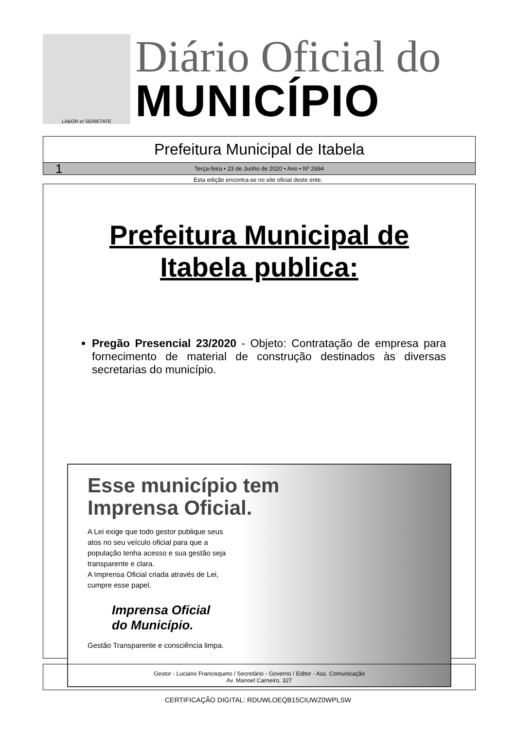LABOR et SERIETATE
Diário Oficial do
MUNICÍPIO
Prefeitura Municipal de Itabela
1 Terça-feira • 23 de Junho de 2020 • Ano • Nº 2694
Esta edição encontra-se no site oficial deste ente.
Prefeitura Municipal de
Itabela publica:
Pregão Presencial 23/2020 - Objeto: Contratação de empresa para fornecimento de material de construção destinados às diversas secretarias do município.
Esse município tem
Imprensa Oficial.
A Lei exige que todo gestor publique seus atos no seu veículo oficial para que a população tenha acesso e sua gestão seja transparente e clara.
A Imprensa Oficial criada através de Lei, cumpre esse papel.
Imprensa Oficial
do Município.
Gestão Transparente e consciência limpa.
Gestor - Luciano Francisqueto / Secretário - Governo / Editor - Ass. Comunicação
Av. Manoel Carneiro, 327
CERTIFICAÇÃO DIGITAL: RDUWLOEQB15CIUWZ0WPLSW